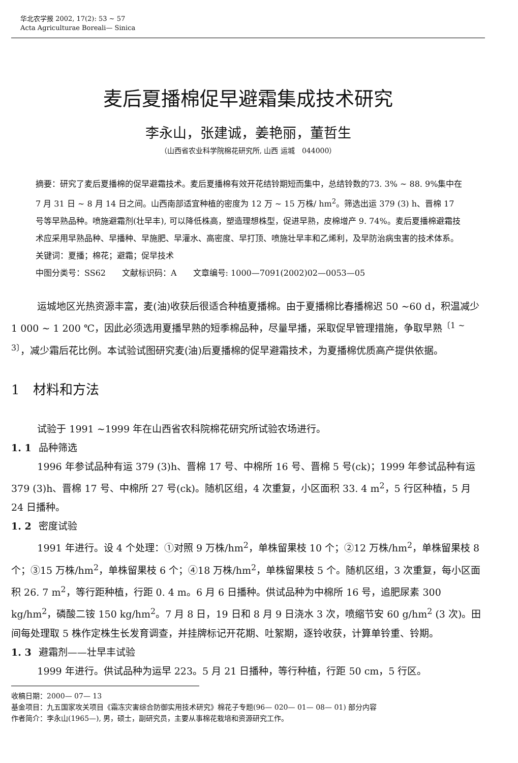华北农学报 2002, 17(2): 53 ~ 57
Acta Agriculturae Boreali— Sinica
麦后夏播棉促早避霜集成技术研究
李永山，张建诚，姜艳丽，董哲生
（山西省农业科学院棉花研究所, 山西 运城　044000）
摘要：研究了麦后夏播棉的促早避霜技术。麦后夏播棉有效开花结铃期短而集中，总结铃数的73. 3% ~ 88. 9%集中在 7 月 31 日 ~ 8 月 14 日之间。山西南部适宜种植的密度为 12 万 ~ 15 万株/ hm<sup>2</sup>。筛选出运 379 (3) h、晋棉 17 号等早熟品种。喷施避霜剂(壮早丰), 可以降低株高，塑造理想株型，促进早熟，皮棉增产 9. 74%。麦后夏播棉避霜技术应采用早熟品种、早播种、早施肥、早灌水、高密度、早打顶、喷施壮早丰和乙烯利，及早防治病虫害的技术体系。
关键词：夏播；棉花；避霜；促早技术
中图分类号：SS62　　文献标识码：A　　文章编号: 1000—7091(2002)02—0053—05
运城地区光热资源丰富，麦(油)收获后很适合种植夏播棉。由于夏播棉比春播棉迟 50 ~60 d，积温减少 1 000 ~ 1 200 ℃，因此必须选用夏播早熟的短季棉品种，尽量早播，采取促早管理措施，争取早熟<sup>〔1 ~ 3〕</sup>，减少霜后花比例。本试验试图研究麦(油)后夏播棉的促早避霜技术，为夏播棉优质高产提供依据。
1　材料和方法
试验于 1991 ~1999 年在山西省农科院棉花研究所试验农场进行。
1. 1 品种筛选
1996 年参试品种有运 379 (3)h、晋棉 17 号、中棉所 16 号、晋棉 5 号(ck)；1999 年参试品种有运 379 (3)h、晋棉 17 号、中棉所 27 号(ck)。随机区组，4 次重复，小区面积 33. 4 m<sup>2</sup>，5 行区种植，5 月 24 日播种。
1. 2 密度试验
1991 年进行。设 4 个处理：①对照 9 万株/hm<sup>2</sup>，单株留果枝 10 个；②12 万株/hm<sup>2</sup>，单株留果枝 8 个；③15 万株/hm<sup>2</sup>，单株留果枝 6 个；④18 万株/hm<sup>2</sup>，单株留果枝 5 个。随机区组，3 次重复，每小区面积 26. 7 m<sup>2</sup>，等行距种植，行距 0. 4 m。6 月 6 日播种。供试品种为中棉所 16 号，追肥尿素 300 kg/hm<sup>2</sup>，磷酸二铵 150 kg/hm<sup>2</sup>。7 月 8 日，19 日和 8 月 9 日浇水 3 次，喷缩节安 60 g/hm<sup>2</sup> (3 次)。田间每处理取 5 株作定株生长发育调查，并挂牌标记开花期、吐絮期，逐铃收获，计算单铃重、铃期。
1. 3 避霜剂——壮早丰试验
1999 年进行。供试品种为运早 223。5 月 21 日播种，等行种植，行距 50 cm，5 行区。
收稿日期：2000— 07— 13
基金项目：九五国家攻关项目《霜冻灾害综合防御实用技术研究》棉花子专题(96— 020— 01— 08— 01) 部分内容
作者简介：李永山(1965—), 男，硕士，副研究员，主要从事棉花栽培和资源研究工作。